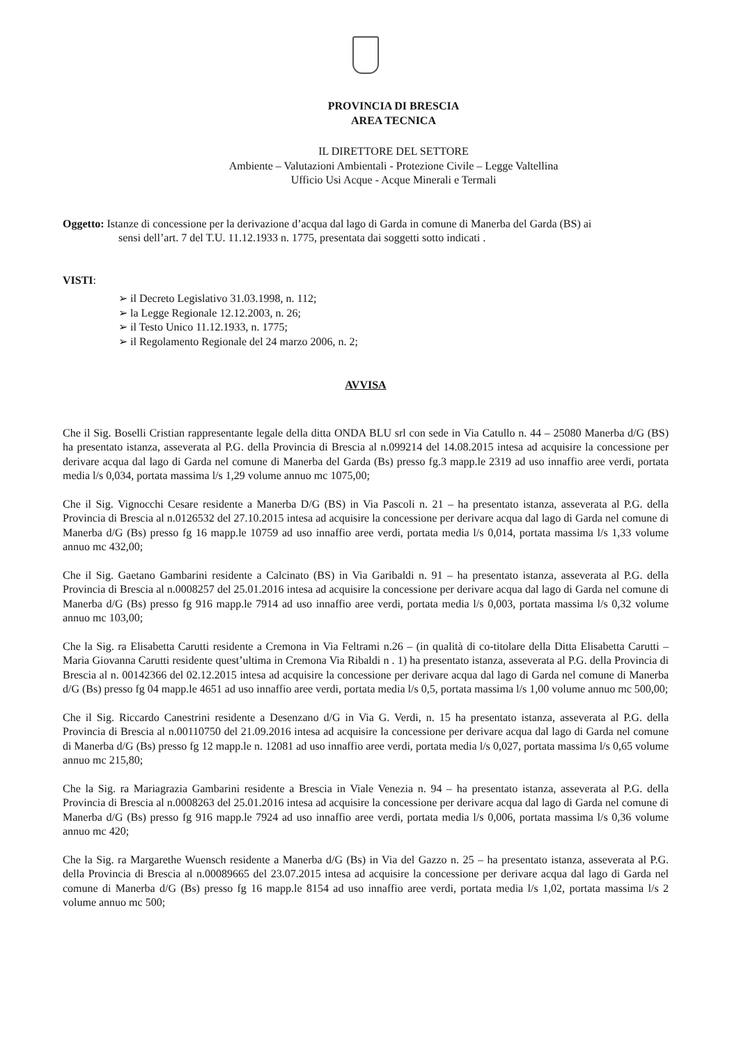PROVINCIA DI BRESCIA
AREA TECNICA
IL DIRETTORE DEL SETTORE
Ambiente – Valutazioni Ambientali - Protezione Civile – Legge Valtellina
Ufficio Usi Acque - Acque Minerali e Termali
Oggetto: Istanze di concessione per la derivazione d’acqua dal lago di Garda in comune di Manerba del Garda (BS) ai
sensi dell’art. 7 del T.U. 11.12.1933 n. 1775, presentata dai soggetti sotto indicati .
VISTI:
➢ il Decreto Legislativo 31.03.1998, n. 112;
➢ la Legge Regionale 12.12.2003, n. 26;
➢ il Testo Unico 11.12.1933, n. 1775;
➢ il Regolamento Regionale del 24 marzo 2006, n. 2;
AVVISA
Che il Sig. Boselli Cristian rappresentante legale della ditta ONDA BLU srl con sede in Via Catullo n. 44 – 25080 Manerba d/G (BS) ha presentato istanza, asseverata al P.G. della Provincia di Brescia al n.099214 del 14.08.2015 intesa ad acquisire la concessione per derivare acqua dal lago di Garda nel comune di Manerba del Garda (Bs) presso fg.3 mapp.le 2319 ad uso innaffio aree verdi, portata media l/s 0,034, portata massima l/s 1,29 volume annuo mc 1075,00;
Che il Sig. Vignocchi Cesare residente a Manerba D/G (BS) in Via Pascoli n. 21 – ha presentato istanza, asseverata al P.G. della Provincia di Brescia al n.0126532 del 27.10.2015 intesa ad acquisire la concessione per derivare acqua dal lago di Garda nel comune di Manerba d/G (Bs) presso fg 16 mapp.le 10759 ad uso innaffio aree verdi, portata media l/s 0,014, portata massima l/s 1,33 volume annuo mc 432,00;
Che il Sig. Gaetano Gambarini residente a Calcinato (BS) in Via Garibaldi n. 91 – ha presentato istanza, asseverata al P.G. della Provincia di Brescia al n.0008257 del 25.01.2016 intesa ad acquisire la concessione per derivare acqua dal lago di Garda nel comune di Manerba d/G (Bs) presso fg 916 mapp.le 7914 ad uso innaffio aree verdi, portata media l/s 0,003, portata massima l/s 0,32 volume annuo mc 103,00;
Che la Sig. ra Elisabetta Carutti residente a Cremona in Via Feltrami n.26 – (in qualità di co-titolare della Ditta Elisabetta Carutti – Maria Giovanna Carutti residente quest’ultima in Cremona Via Ribaldi n . 1) ha presentato istanza, asseverata al P.G. della Provincia di Brescia al n. 00142366 del 02.12.2015 intesa ad acquisire la concessione per derivare acqua dal lago di Garda nel comune di Manerba d/G (Bs) presso fg 04 mapp.le 4651 ad uso innaffio aree verdi, portata media l/s 0,5, portata massima l/s 1,00 volume annuo mc 500,00;
Che il Sig. Riccardo Canestrini residente a Desenzano d/G in Via G. Verdi, n. 15 ha presentato istanza, asseverata al P.G. della Provincia di Brescia al n.00110750 del 21.09.2016 intesa ad acquisire la concessione per derivare acqua dal lago di Garda nel comune di Manerba d/G (Bs) presso fg 12 mapp.le n. 12081 ad uso innaffio aree verdi, portata media l/s 0,027, portata massima l/s 0,65 volume annuo mc 215,80;
Che la Sig. ra Mariagrazia Gambarini residente a Brescia in Viale Venezia n. 94 – ha presentato istanza, asseverata al P.G. della Provincia di Brescia al n.0008263 del 25.01.2016 intesa ad acquisire la concessione per derivare acqua dal lago di Garda nel comune di Manerba d/G (Bs) presso fg 916 mapp.le 7924 ad uso innaffio aree verdi, portata media l/s 0,006, portata massima l/s 0,36 volume annuo mc 420;
Che la Sig. ra Margarethe Wuensch residente a Manerba d/G (Bs) in Via del Gazzo n. 25 – ha presentato istanza, asseverata al P.G. della Provincia di Brescia al n.00089665 del 23.07.2015 intesa ad acquisire la concessione per derivare acqua dal lago di Garda nel comune di Manerba d/G (Bs) presso fg 16 mapp.le 8154 ad uso innaffio aree verdi, portata media l/s 1,02, portata massima l/s 2 volume annuo mc 500;